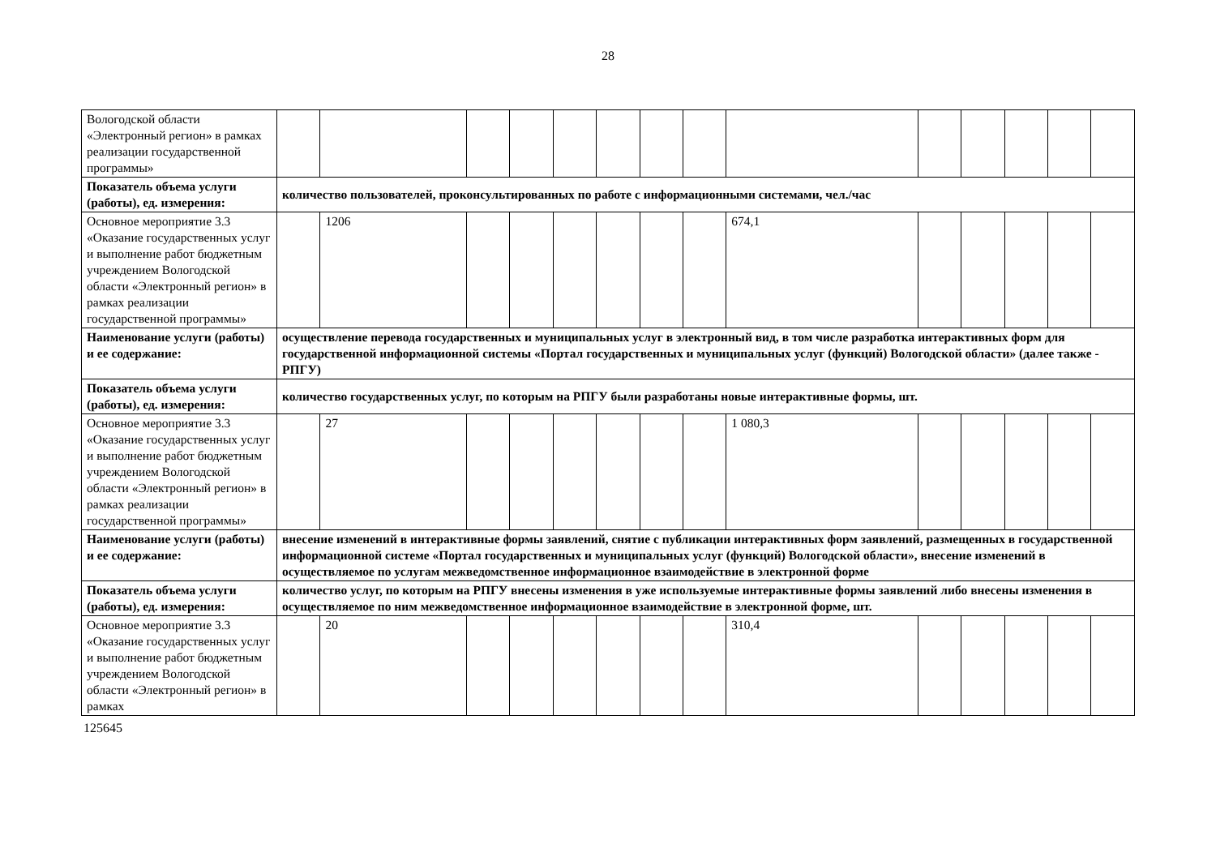28
| Вологодской области «Электронный регион» в рамках реализации государственной программы» | | | | | | | | | | | | | | |
| Показатель объема услуги (работы), ед. измерения: | количество пользователей, проконсультированных по работе с информационными системами, чел./час | | | | | | | | | | | | | |
| Основное мероприятие 3.3 «Оказание государственных услуг и выполнение работ бюджетным учреждением Вологодской области «Электронный регион» в рамках реализации государственной программы» | | 1206 | | | | | | | 674,1 | | | | | |
| Наименование услуги (работы) и ее содержание: | осуществление перевода государственных и муниципальных услуг в электронный вид, в том числе разработка интерактивных форм для государственной информационной системы «Портал государственных и муниципальных услуг (функций) Вологодской области» (далее также - РПГУ) | | | | | | | | | | | | | |
| Показатель объема услуги (работы), ед. измерения: | количество государственных услуг, по которым на РПГУ были разработаны новые интерактивные формы, шт. | | | | | | | | | | | | | |
| Основное мероприятие 3.3 «Оказание государственных услуг и выполнение работ бюджетным учреждением Вологодской области «Электронный регион» в рамках реализации государственной программы» | | 27 | | | | | | | 1 080,3 | | | | | |
| Наименование услуги (работы) и ее содержание: | внесение изменений в интерактивные формы заявлений, снятие с публикации интерактивных форм заявлений, размещенных в государственной информационной системе «Портал государственных и муниципальных услуг (функций) Вологодской области», внесение изменений в осуществляемое по услугам межведомственное информационное взаимодействие в электронной форме | | | | | | | | | | | | | |
| Показатель объема услуги (работы), ед. измерения: | количество услуг, по которым на РПГУ внесены изменения в уже используемые интерактивные формы заявлений либо внесены изменения в осуществляемое по ним межведомственное информационное взаимодействие в электронной форме, шт. | | | | | | | | | | | | | |
| Основное мероприятие 3.3 «Оказание государственных услуг и выполнение работ бюджетным учреждением Вологодской области «Электронный регион» в рамках | | 20 | | | | | | | 310,4 | | | | | |
125645